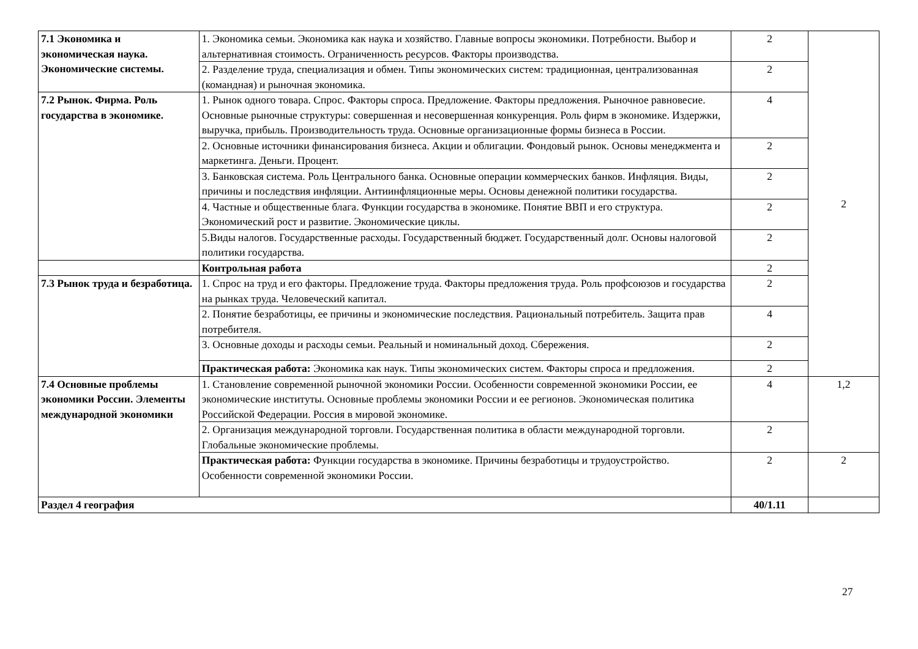| 7.1 Экономика и экономическая наука. Экономические системы. | 1. Экономика семьи. Экономика как наука и хозяйство. Главные вопросы экономики. Потребности. Выбор и альтернативная стоимость. Ограниченность ресурсов. Факторы производства. | 2 | 2 |
| | 2. Разделение труда, специализация и обмен. Типы экономических систем: традиционная, централизованная (командная) и рыночная экономика. | 2 | |
| 7.2 Рынок. Фирма. Роль государства в экономике. | 1. Рынок одного товара. Спрос. Факторы спроса. Предложение. Факторы предложения. Рыночное равновесие. Основные рыночные структуры: совершенная и несовершенная конкуренция. Роль фирм в экономике. Издержки, выручка, прибыль. Производительность труда. Основные организационные формы бизнеса в России. | 4 | |
| | 2. Основные источники финансирования бизнеса. Акции и облигации. Фондовый рынок. Основы менеджмента и маркетинга. Деньги. Процент. | 2 | |
| | 3. Банковская система. Роль Центрального банка. Основные операции коммерческих банков. Инфляция. Виды, причины и последствия инфляции. Антиинфляционные меры. Основы денежной политики государства. | 2 | |
| | 4. Частные и общественные блага. Функции государства в экономике. Понятие ВВП и его структура. Экономический рост и развитие. Экономические циклы. | 2 | |
| | 5.Виды налогов. Государственные расходы. Государственный бюджет. Государственный долг. Основы налоговой политики государства. | 2 | |
| | Контрольная работа | 2 | |
| 7.3 Рынок труда и безработица. | 1. Спрос на труд и его факторы. Предложение труда. Факторы предложения труда. Роль профсоюзов и государства на рынках труда. Человеческий капитал. | 2 | |
| | 2. Понятие безработицы, ее причины и экономические последствия. Рациональный потребитель. Защита прав потребителя. | 4 | |
| | 3. Основные доходы и расходы семьи. Реальный и номинальный доход. Сбережения. | 2 | |
| | Практическая работа: Экономика как наук. Типы экономических систем. Факторы спроса и предложения. | 2 | |
| 7.4 Основные проблемы экономики России. Элементы международной экономики | 1. Становление современной рыночной экономики России. Особенности современной экономики России, ее экономические институты. Основные проблемы экономики России и ее регионов. Экономическая политика Российской Федерации. Россия в мировой экономике. | 4 | 1,2 |
| | 2. Организация международной торговли. Государственная политика в области международной торговли. Глобальные экономические проблемы. | 2 | |
| | Практическая работа: Функции государства в экономике. Причины безработицы и трудоустройство. Особенности современной экономики России. | 2 | 2 |
| Раздел 4 география | | 40/1.11 | |
27